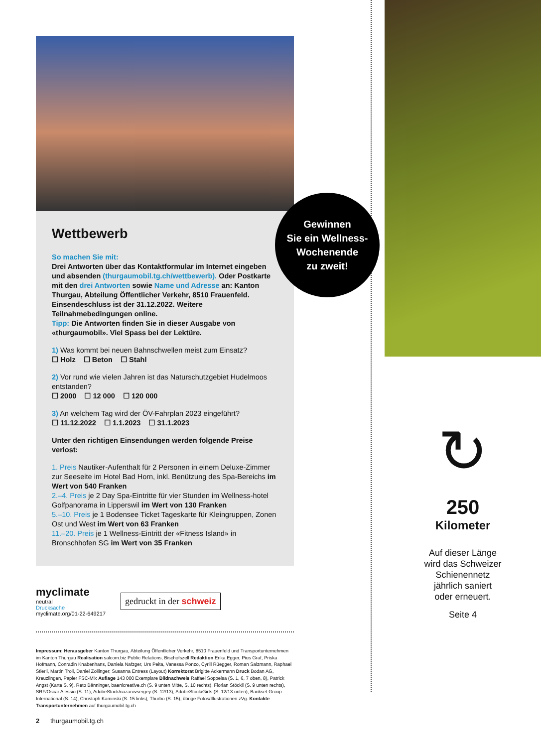Gewinnen
Sie ein Wellness-
Wochenende
zu zweit!
Wettbewerb
So machen Sie mit:
Drei Antworten über das Kontaktformular im Internet eingeben und absenden (thurgaumobil.tg.ch/wettbewerb). Oder Postkarte mit den drei Antworten sowie Name und Adresse an: Kanton Thurgau, Abteilung Öffentlicher Verkehr, 8510 Frauenfeld. Einsendeschluss ist der 31.12.2022. Weitere Teilnahmebedingungen online.
Tipp: Die Antworten finden Sie in dieser Ausgabe von «thurgaumobil». Viel Spass bei der Lektüre.
1) Was kommt bei neuen Bahnschwellen meist zum Einsatz?
☐ Holz ☐ Beton ☐ Stahl
2) Vor rund wie vielen Jahren ist das Naturschutzgebiet Hudelmoos entstanden?
☐ 2000 ☐ 12 000 ☐ 120 000
3) An welchem Tag wird der ÖV-Fahrplan 2023 eingeführt?
☐ 11.12.2022 ☐ 1.1.2023 ☐ 31.1.2023
Unter den richtigen Einsendungen werden folgende Preise verlost:
1. Preis Nautiker-Aufenthalt für 2 Personen in einem Deluxe-Zimmer zur Seeseite im Hotel Bad Horn, inkl. Benützung des Spa-Bereichs im Wert von 540 Franken
2.–4. Preis je 2 Day Spa-Eintritte für vier Stunden im Wellness-hotel Golfpanorama in Lipperswil im Wert von 130 Franken
5.–10. Preis je 1 Bodensee Ticket Tageskarte für Kleingruppen, Zonen Ost und West im Wert von 63 Franken
11.–20. Preis je 1 Wellness-Eintritt der «Fitness Island» in Bronschhofen SG im Wert von 35 Franken
myclimate
neutral
Drucksache
myclimate.org/01-22-649217
gedruckt in der schweiz
Impressum: Herausgeber Kanton Thurgau, Abteilung Öffentlicher Verkehr, 8510 Frauenfeld und Transportunternehmen im Kanton Thurgau Realisation salcom.biz Public Relations, Bischofszell Redaktion Erika Egger, Pius Graf, Priska Hofmann, Conradin Knabenhans, Daniela Nafzger, Urs Peita, Vanessa Ponzo, Cyrill Rüegger, Roman Salzmann, Raphael Stierli, Martin Troll, Daniel Zollinger; Susanna Entress (Layout) Korrektorat Brigitte Ackermann Druck Bodan AG, Kreuzlingen, Papier FSC-Mix Auflage 143 000 Exemplare Bildnachweis Raffael Soppelsa (S. 1, 6, 7 oben, 8), Patrick Angst (Karte S. 9), Reto Bänninger, baenicreative.ch (S. 9 unten Mitte, S. 10 rechts), Florian Stöckli (S. 9 unten rechts), SRF/Oscar Alessio (S. 11), AdobeStock/nazarovsergey (S. 12/13), AdobeStock/Girts (S. 12/13 unten), Bankset Group International (S. 14), Christoph Kaminski (S. 15 links), Thurbo (S. 15), übrige Fotos/Illustrationen zVg. Kontakte Transportunternehmen auf thurgaumobil.tg.ch
2 thurgaumobil.tg.ch
↻
250
Kilometer
Auf dieser Länge
wird das Schweizer
Schienennetz
jährlich saniert
oder erneuert.
Seite 4